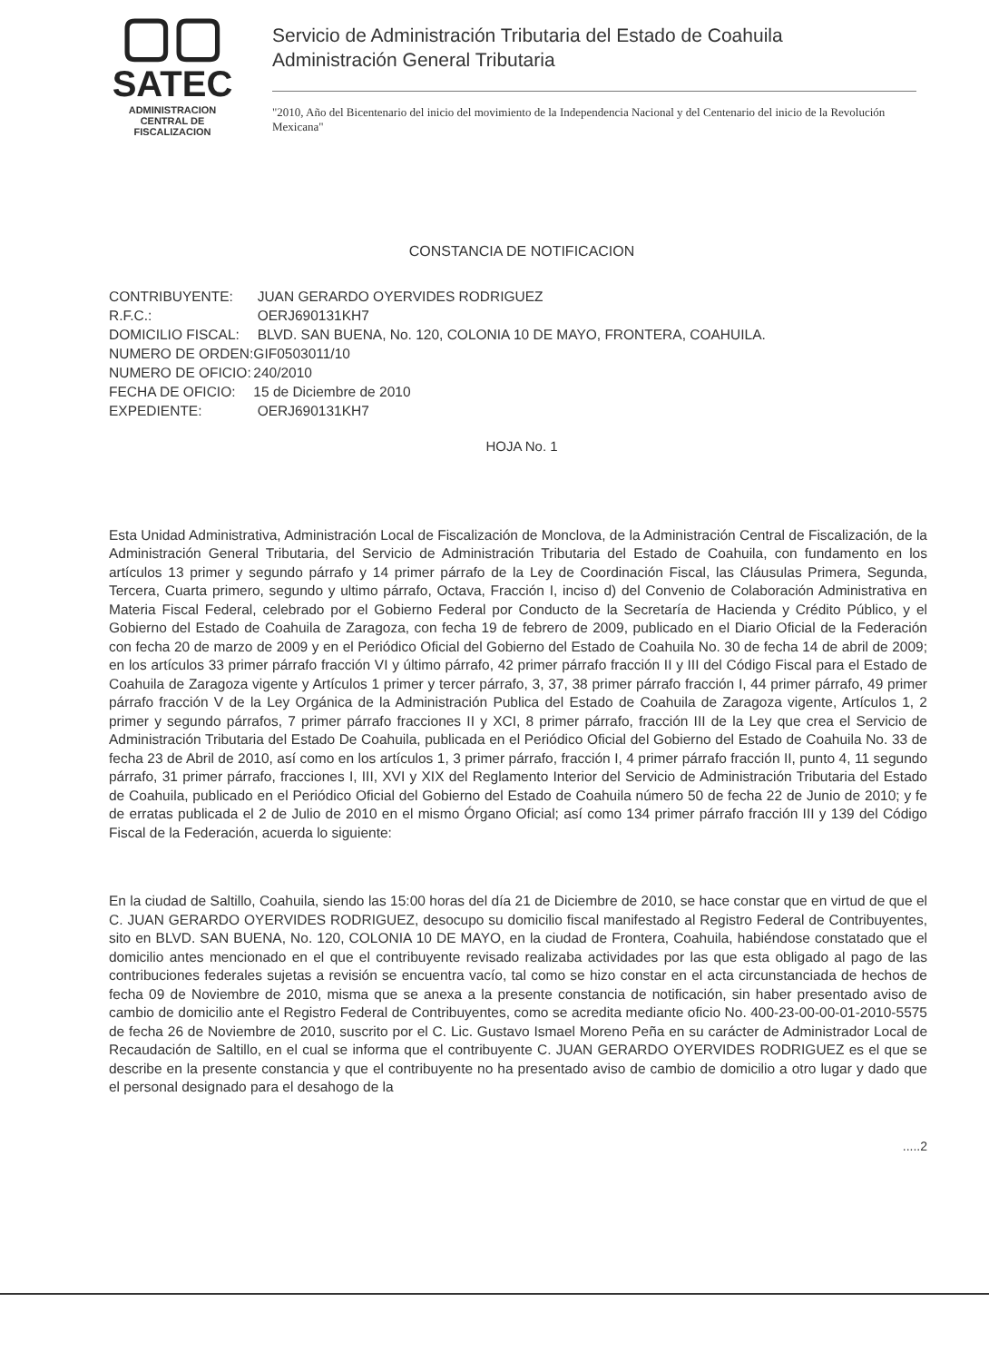▢▢
SATEC
ADMINISTRACION
CENTRAL DE
FISCALIZACION
Servicio de Administración Tributaria del Estado de Coahuila
Administración General Tributaria
"2010, Año del Bicentenario del inicio del movimiento de la Independencia Nacional y del Centenario del inicio de la Revolución Mexicana"
CONSTANCIA DE NOTIFICACION
| CONTRIBUYENTE: | JUAN GERARDO OYERVIDES RODRIGUEZ |
| R.F.C.: | OERJ690131KH7 |
| DOMICILIO FISCAL: | BLVD. SAN BUENA, No. 120, COLONIA 10 DE MAYO, FRONTERA, COAHUILA. |
| NUMERO DE ORDEN: | GIF0503011/10 |
| NUMERO DE OFICIO: | 240/2010 |
| FECHA DE OFICIO: | 15 de Diciembre de 2010 |
| EXPEDIENTE: | OERJ690131KH7 |
HOJA No. 1
Esta Unidad Administrativa, Administración Local de Fiscalización de Monclova, de la Administración Central de Fiscalización, de la Administración General Tributaria, del Servicio de Administración Tributaria del Estado de Coahuila, con fundamento en los artículos 13 primer y segundo párrafo y 14 primer párrafo de la Ley de Coordinación Fiscal, las Cláusulas Primera, Segunda, Tercera, Cuarta primero, segundo y ultimo párrafo, Octava, Fracción I, inciso d) del Convenio de Colaboración Administrativa en Materia Fiscal Federal, celebrado por el Gobierno Federal por Conducto de la Secretaría de Hacienda y Crédito Público, y el Gobierno del Estado de Coahuila de Zaragoza, con fecha 19 de febrero de 2009, publicado en el Diario Oficial de la Federación con fecha 20 de marzo de 2009 y en el Periódico Oficial del Gobierno del Estado de Coahuila No. 30 de fecha 14 de abril de 2009; en los artículos 33 primer párrafo fracción VI y último párrafo, 42 primer párrafo fracción II y III del Código Fiscal para el Estado de Coahuila de Zaragoza vigente y Artículos 1 primer y tercer párrafo, 3, 37, 38 primer párrafo fracción I, 44 primer párrafo, 49 primer párrafo fracción V de la Ley Orgánica de la Administración Publica del Estado de Coahuila de Zaragoza vigente, Artículos 1, 2 primer y segundo párrafos, 7 primer párrafo fracciones II y XCI, 8 primer párrafo, fracción III de la Ley que crea el Servicio de Administración Tributaria del Estado De Coahuila, publicada en el Periódico Oficial del Gobierno del Estado de Coahuila No. 33 de fecha 23 de Abril de 2010, así como en los artículos 1, 3 primer párrafo, fracción I, 4 primer párrafo fracción II, punto 4, 11 segundo párrafo, 31 primer párrafo, fracciones I, III, XVI y XIX del Reglamento Interior del Servicio de Administración Tributaria del Estado de Coahuila, publicado en el Periódico Oficial del Gobierno del Estado de Coahuila número 50 de fecha 22 de Junio de 2010; y fe de erratas publicada el 2 de Julio de 2010 en el mismo Órgano Oficial; así como 134 primer párrafo fracción III y 139 del Código Fiscal de la Federación, acuerda lo siguiente:
En la ciudad de Saltillo, Coahuila, siendo las 15:00 horas del día 21 de Diciembre de 2010, se hace constar que en virtud de que el C. JUAN GERARDO OYERVIDES RODRIGUEZ, desocupo su domicilio fiscal manifestado al Registro Federal de Contribuyentes, sito en BLVD. SAN BUENA, No. 120, COLONIA 10 DE MAYO, en la ciudad de Frontera, Coahuila, habiéndose constatado que el domicilio antes mencionado en el que el contribuyente revisado realizaba actividades por las que esta obligado al pago de las contribuciones federales sujetas a revisión se encuentra vacío, tal como se hizo constar en el acta circunstanciada de hechos de fecha 09 de Noviembre de 2010, misma que se anexa a la presente constancia de notificación, sin haber presentado aviso de cambio de domicilio ante el Registro Federal de Contribuyentes, como se acredita mediante oficio No. 400-23-00-00-01-2010-5575 de fecha 26 de Noviembre de 2010, suscrito por el C. Lic. Gustavo Ismael Moreno Peña en su carácter de Administrador Local de Recaudación de Saltillo, en el cual se informa que el contribuyente C. JUAN GERARDO OYERVIDES RODRIGUEZ es el que se describe en la presente constancia y que el contribuyente no ha presentado aviso de cambio de domicilio a otro lugar y dado que el personal designado para el desahogo de la
.....2